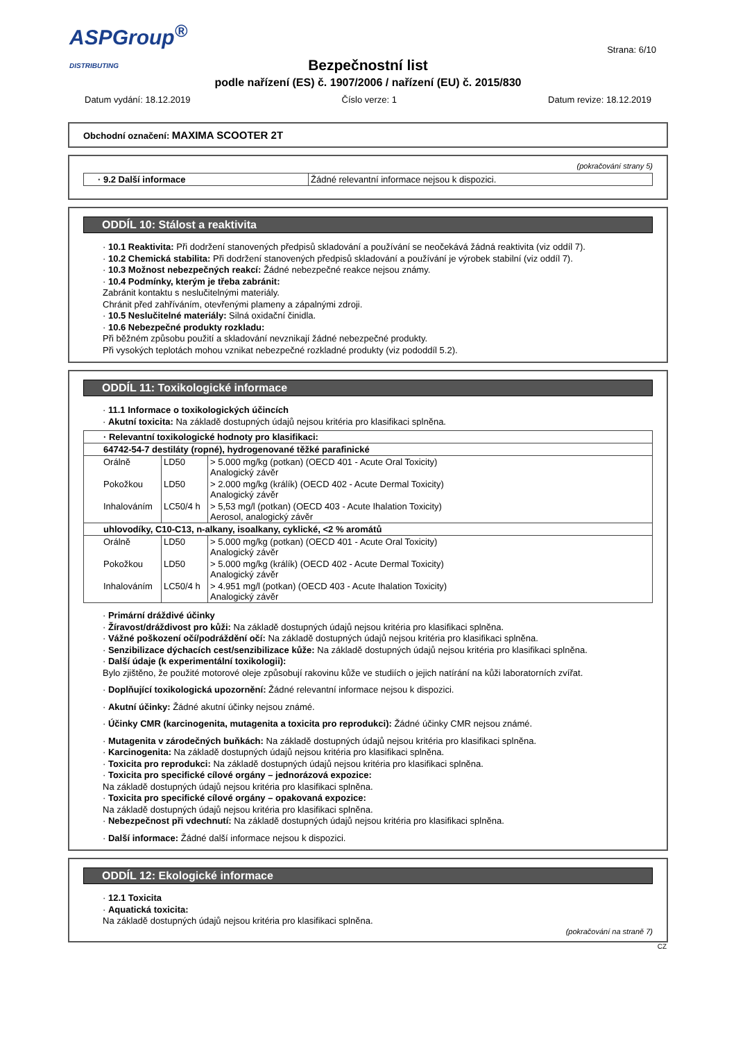ASPGroup<sup>®</sup>
DISTRIBUTING
Strana: 6/10
Bezpečnostní list
podle nařízení (ES) č. 1907/2006 / nařízení (EU) č. 2015/830
Datum vydání: 18.12.2019 Číslo verze: 1 Datum revize: 18.12.2019
Obchodní označení: MAXIMA SCOOTER 2T
(pokračování strany 5)
| · 9.2 Další informace | Žádné relevantní informace nejsou k dispozici. |
ODDÍL 10: Stálost a reaktivita
· 10.1 Reaktivita: Při dodržení stanovených předpisů skladování a používání se neočekává žádná reaktivita (viz oddíl 7).
· 10.2 Chemická stabilita: Při dodržení stanovených předpisů skladování a používání je výrobek stabilní (viz oddíl 7).
· 10.3 Možnost nebezpečných reakcí: Žádné nebezpečné reakce nejsou známy.
· 10.4 Podmínky, kterým je třeba zabránit:
Zabránit kontaktu s neslučitelnými materiály.
Chránit před zahříváním, otevřenými plameny a zápalnými zdroji.
· 10.5 Neslučitelné materiály: Silná oxidační činidla.
· 10.6 Nebezpečné produkty rozkladu:
Při běžném způsobu použití a skladování nevznikají žádné nebezpečné produkty.
Při vysokých teplotách mohou vznikat nebezpečné rozkladné produkty (viz pododdíl 5.2).
ODDÍL 11: Toxikologické informace
· 11.1 Informace o toxikologických účincích
· Akutní toxicita: Na základě dostupných údajů nejsou kritéria pro klasifikaci splněna.
| · Relevantní toxikologické hodnoty pro klasifikaci: | | |
| --- | --- | --- |
| 64742-54-7 destiláty (ropné), hydrogenované těžké parafinické | | |
| Orálně | LD50 | > 5.000 mg/kg (potkan) (OECD 401 - Acute Oral Toxicity) Analogický závěr |
| Pokožkou | LD50 | > 2.000 mg/kg (králík) (OECD 402 - Acute Dermal Toxicity) Analogický závěr |
| Inhalováním | LC50/4 h | > 5,53 mg/l (potkan) (OECD 403 - Acute Ihalation Toxicity) Aerosol, analogický závěr |
| uhlovodíky, C10-C13, n-alkany, isoalkany, cyklické, <2 % aromátů | | |
| Orálně | LD50 | > 5.000 mg/kg (potkan) (OECD 401 - Acute Oral Toxicity) Analogický závěr |
| Pokožkou | LD50 | > 5.000 mg/kg (králík) (OECD 402 - Acute Dermal Toxicity) Analogický závěr |
| Inhalováním | LC50/4 h | > 4.951 mg/l (potkan) (OECD 403 - Acute Ihalation Toxicity) Analogický závěr |
· Primární dráždivé účinky
· Žíravost/dráždivost pro kůži: Na základě dostupných údajů nejsou kritéria pro klasifikaci splněna.
· Vážné poškození očí/podráždění očí: Na základě dostupných údajů nejsou kritéria pro klasifikaci splněna.
· Senzibilizace dýchacích cest/senzibilizace kůže: Na základě dostupných údajů nejsou kritéria pro klasifikaci splněna.
· Další údaje (k experimentální toxikologii):
Bylo zjištěno, že použité motorové oleje způsobují rakovinu kůže ve studiích o jejich natírání na kůži laboratorních zvířat.
· Doplňující toxikologická upozornění: Žádné relevantní informace nejsou k dispozici.
· Akutní účinky: Žádné akutní účinky nejsou známé.
· Účinky CMR (karcinogenita, mutagenita a toxicita pro reprodukci): Žádné účinky CMR nejsou známé.
· Mutagenita v zárodečných buňkách: Na základě dostupných údajů nejsou kritéria pro klasifikaci splněna.
· Karcinogenita: Na základě dostupných údajů nejsou kritéria pro klasifikaci splněna.
· Toxicita pro reprodukci: Na základě dostupných údajů nejsou kritéria pro klasifikaci splněna.
· Toxicita pro specifické cílové orgány – jednorázová expozice:
Na základě dostupných údajů nejsou kritéria pro klasifikaci splněna.
· Toxicita pro specifické cílové orgány – opakovaná expozice:
Na základě dostupných údajů nejsou kritéria pro klasifikaci splněna.
· Nebezpečnost při vdechnutí: Na základě dostupných údajů nejsou kritéria pro klasifikaci splněna.
· Další informace: Žádné další informace nejsou k dispozici.
ODDÍL 12: Ekologické informace
· 12.1 Toxicita
· Aquatická toxicita:
Na základě dostupných údajů nejsou kritéria pro klasifikaci splněna.
(pokračování na straně 7)
CZ